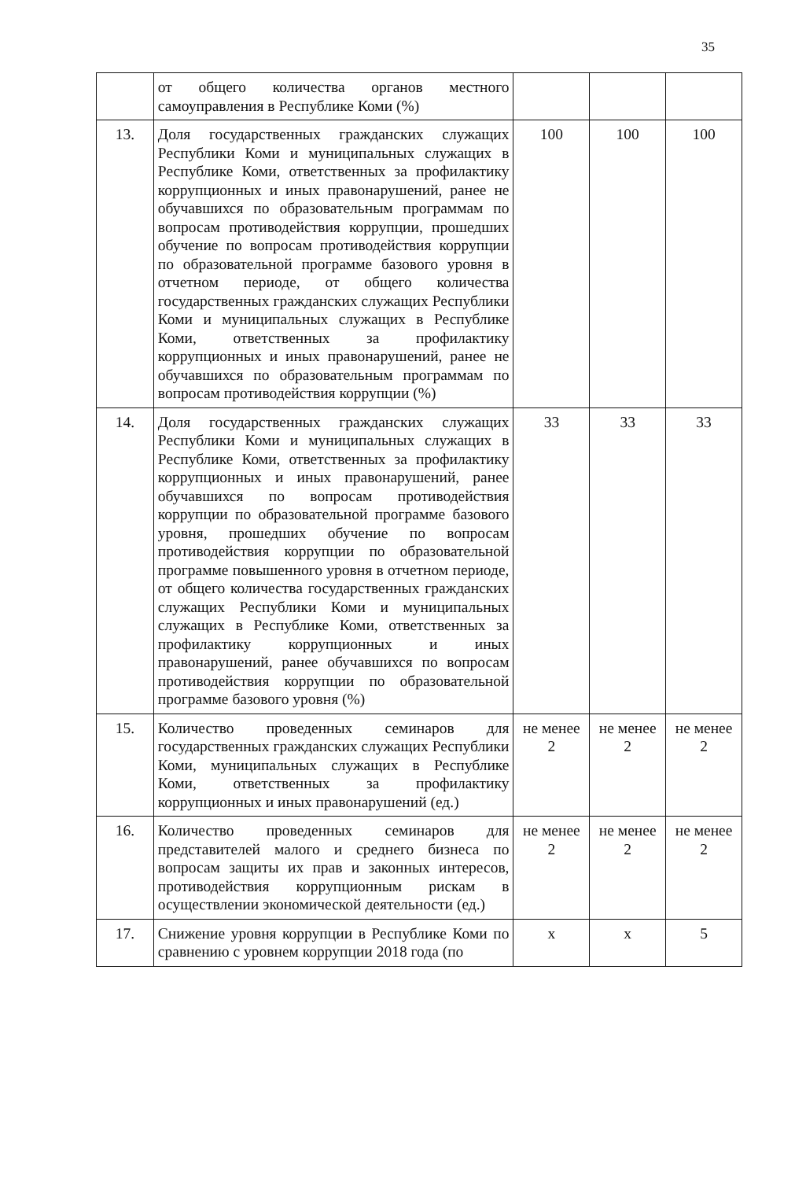35
| | от общего количества органов местного самоуправления в Республике Коми (%) | | | |
| 13. | Доля государственных гражданских служащих Республики Коми и муниципальных служащих в Республике Коми, ответственных за профилактику коррупционных и иных правонарушений, ранее не обучавшихся по образовательным программам по вопросам противодействия коррупции, прошедших обучение по вопросам противодействия коррупции по образовательной программе базового уровня в отчетном периоде, от общего количества государственных гражданских служащих Республики Коми и муниципальных служащих в Республике Коми, ответственных за профилактику коррупционных и иных правонарушений, ранее не обучавшихся по образовательным программам по вопросам противодействия коррупции (%) | 100 | 100 | 100 |
| 14. | Доля государственных гражданских служащих Республики Коми и муниципальных служащих в Республике Коми, ответственных за профилактику коррупционных и иных правонарушений, ранее обучавшихся по вопросам противодействия коррупции по образовательной программе базового уровня, прошедших обучение по вопросам противодействия коррупции по образовательной программе повышенного уровня в отчетном периоде, от общего количества государственных гражданских служащих Республики Коми и муниципальных служащих в Республике Коми, ответственных за профилактику коррупционных и иных правонарушений, ранее обучавшихся по вопросам противодействия коррупции по образовательной программе базового уровня (%) | 33 | 33 | 33 |
| 15. | Количество проведенных семинаров для государственных гражданских служащих Республики Коми, муниципальных служащих в Республике Коми, ответственных за профилактику коррупционных и иных правонарушений (ед.) | не менее 2 | не менее 2 | не менее 2 |
| 16. | Количество проведенных семинаров для представителей малого и среднего бизнеса по вопросам защиты их прав и законных интересов, противодействия коррупционным рискам в осуществлении экономической деятельности (ед.) | не менее 2 | не менее 2 | не менее 2 |
| 17. | Снижение уровня коррупции в Республике Коми по сравнению с уровнем коррупции 2018 года (по | x | x | 5 |